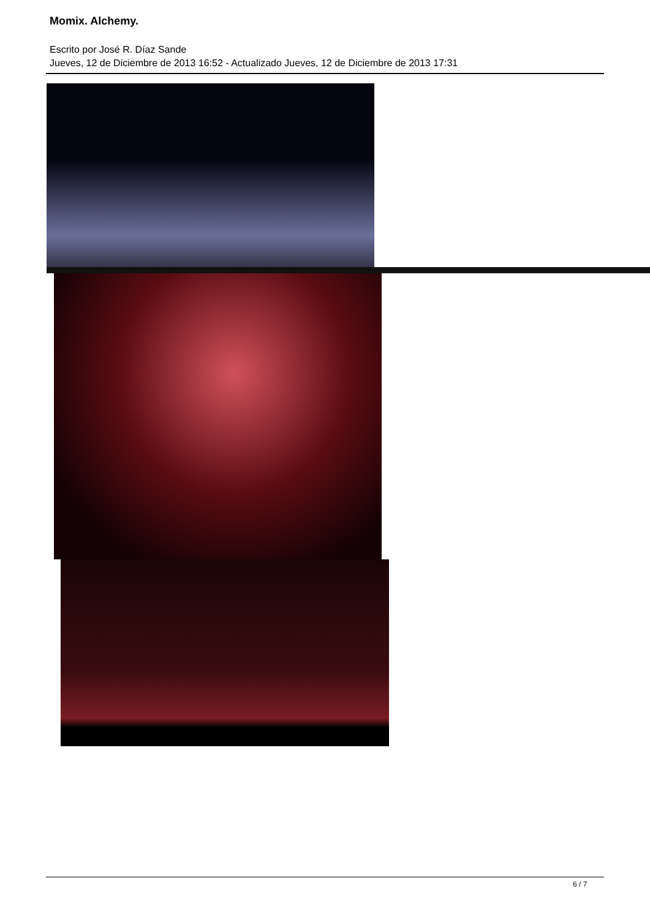Momix. Alchemy.
Escrito por José R. Díaz Sande
Jueves, 12 de Diciembre de 2013 16:52 - Actualizado Jueves, 12 de Diciembre de 2013 17:31
6 / 7